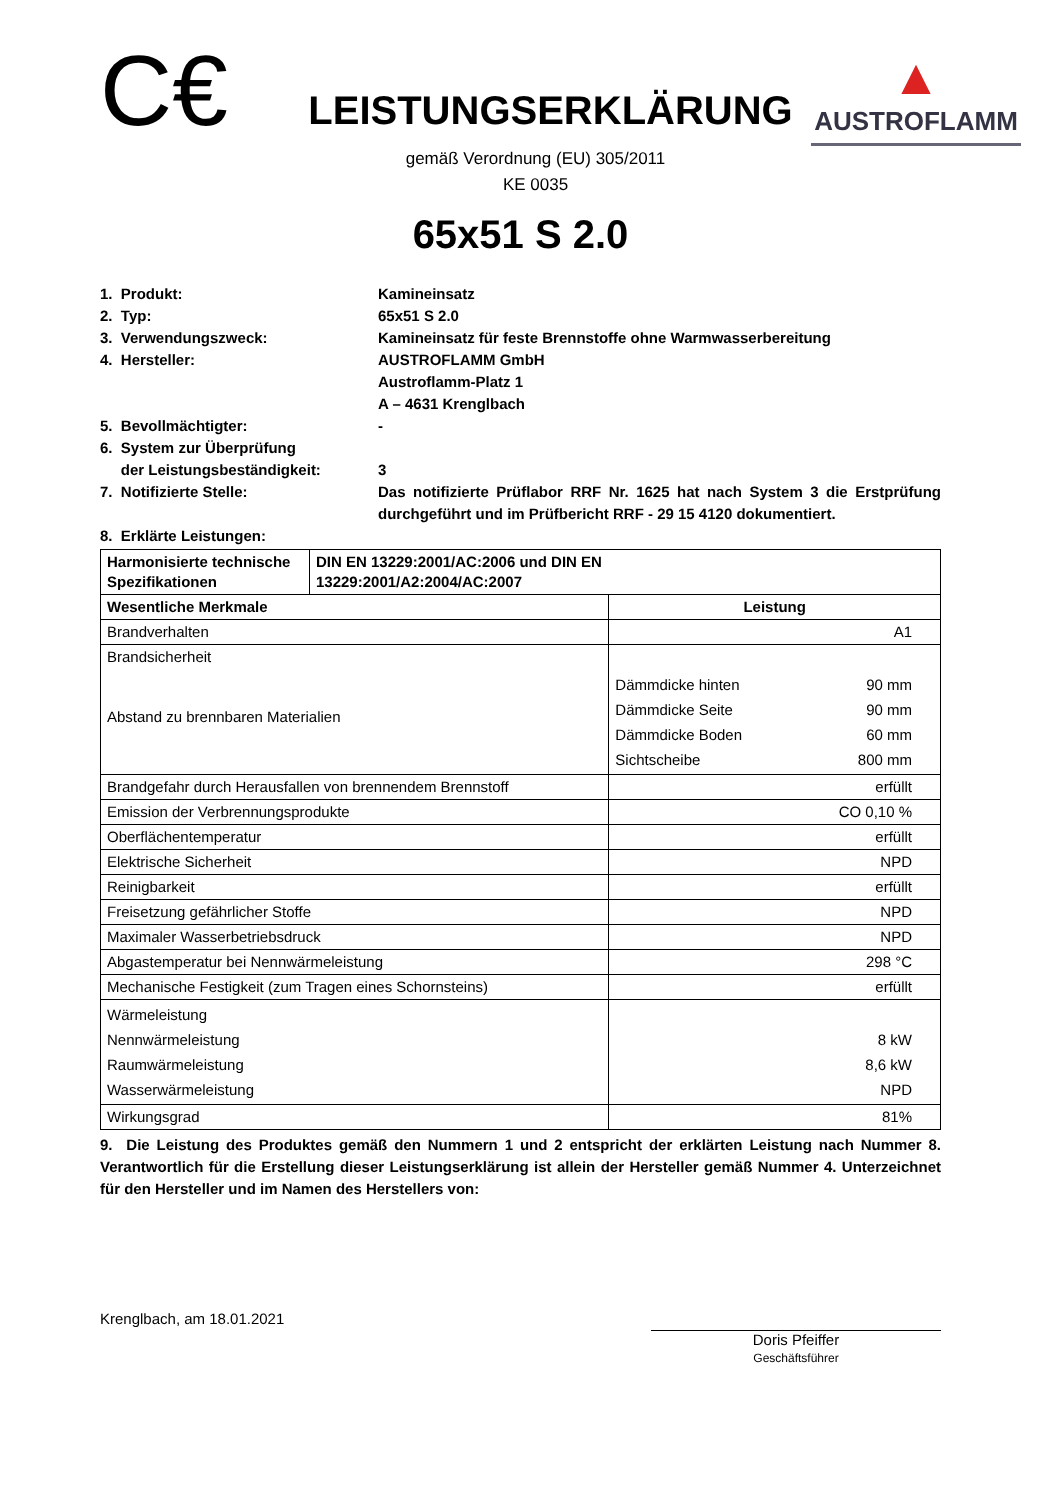C€
LEISTUNGSERKLÄRUNG
▲
AUSTROFLAMM
gemäß Verordnung (EU) 305/2011
KE 0035
65x51 S 2.0
1. Produkt:
Kamineinsatz
2. Typ:
65x51 S 2.0
3. Verwendungszweck:
Kamineinsatz für feste Brennstoffe ohne Warmwasserbereitung
4. Hersteller:
AUSTROFLAMM GmbH
Austroflamm-Platz 1
A – 4631 Krenglbach
5. Bevollmächtigter:
-
6. System zur Überprüfung
der Leistungsbeständigkeit:
3
7. Notifizierte Stelle:
Das notifizierte Prüflabor RRF Nr. 1625 hat nach System 3 die Erstprüfung durchgeführt und im Prüfbericht RRF - 29 15 4120 dokumentiert.
8. Erklärte Leistungen:
| Harmonisierte technische Spezifikationen | DIN EN 13229:2001/AC:2006 und DIN EN 13229:2001/A2:2004/AC:2007 | | |
| Wesentliche Merkmale | | Leistung | |
| Brandverhalten | | A1 | |
| Brandsicherheit Abstand zu brennbaren Materialien | | Dämmdicke hinten Dämmdicke Seite Dämmdicke Boden Sichtscheibe | 90 mm 90 mm 60 mm 800 mm |
| Brandgefahr durch Herausfallen von brennendem Brennstoff | | erfüllt | |
| Emission der Verbrennungsprodukte | | CO 0,10 % | |
| Oberflächentemperatur | | erfüllt | |
| Elektrische Sicherheit | | NPD | |
| Reinigbarkeit | | erfüllt | |
| Freisetzung gefährlicher Stoffe | | NPD | |
| Maximaler Wasserbetriebsdruck | | NPD | |
| Abgastemperatur bei Nennwärmeleistung | | 298 °C | |
| Mechanische Festigkeit (zum Tragen eines Schornsteins) | | erfüllt | |
| Wärmeleistung Nennwärmeleistung Raumwärmeleistung Wasserwärmeleistung | | 8 kW 8,6 kW NPD | |
| Wirkungsgrad | | 81% | |
9. Die Leistung des Produktes gemäß den Nummern 1 und 2 entspricht der erklärten Leistung nach Nummer 8. Verantwortlich für die Erstellung dieser Leistungserklärung ist allein der Hersteller gemäß Nummer 4. Unterzeichnet für den Hersteller und im Namen des Herstellers von:
Krenglbach, am 18.01.2021
Doris Pfeiffer
Geschäftsführer